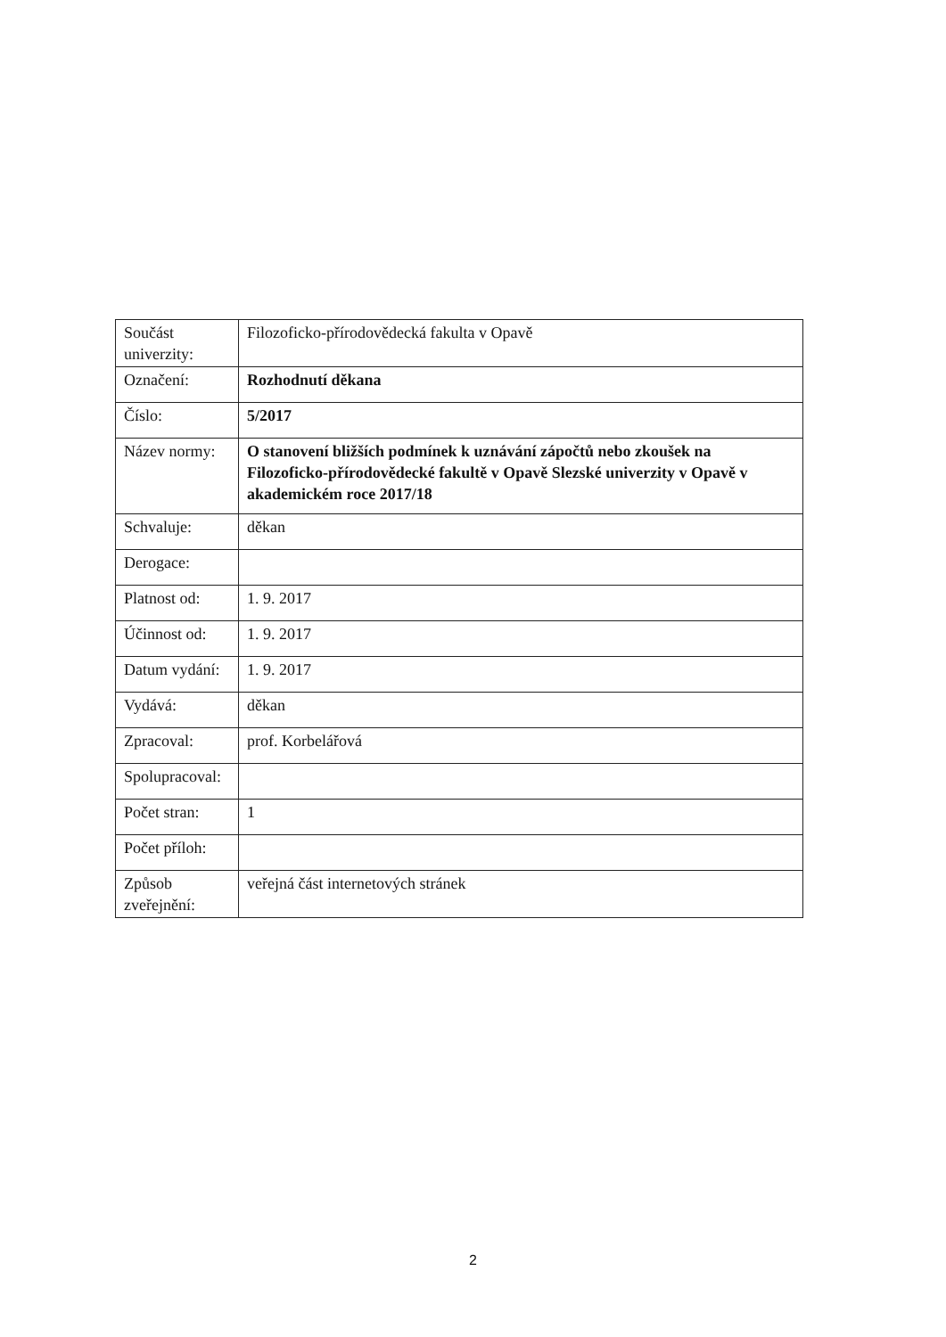| Součást univerzity: | Filozoficko-přírodovědecká fakulta v Opavě |
| Označení: | Rozhodnutí děkana |
| Číslo: | 5/2017 |
| Název normy: | O stanovení bližších podmínek k uznávání zápočtů nebo zkoušek na Filozoficko-přírodovědecké fakultě v Opavě Slezské univerzity v Opavě v akademickém roce 2017/18 |
| Schvaluje: | děkan |
| Derogace: | |
| Platnost od: | 1. 9. 2017 |
| Účinnost od: | 1. 9. 2017 |
| Datum vydání: | 1. 9. 2017 |
| Vydává: | děkan |
| Zpracoval: | prof. Korbelářová |
| Spolupracoval: | |
| Počet stran: | 1 |
| Počet příloh: | |
| Způsob zveřejnění: | veřejná část internetových stránek |
2